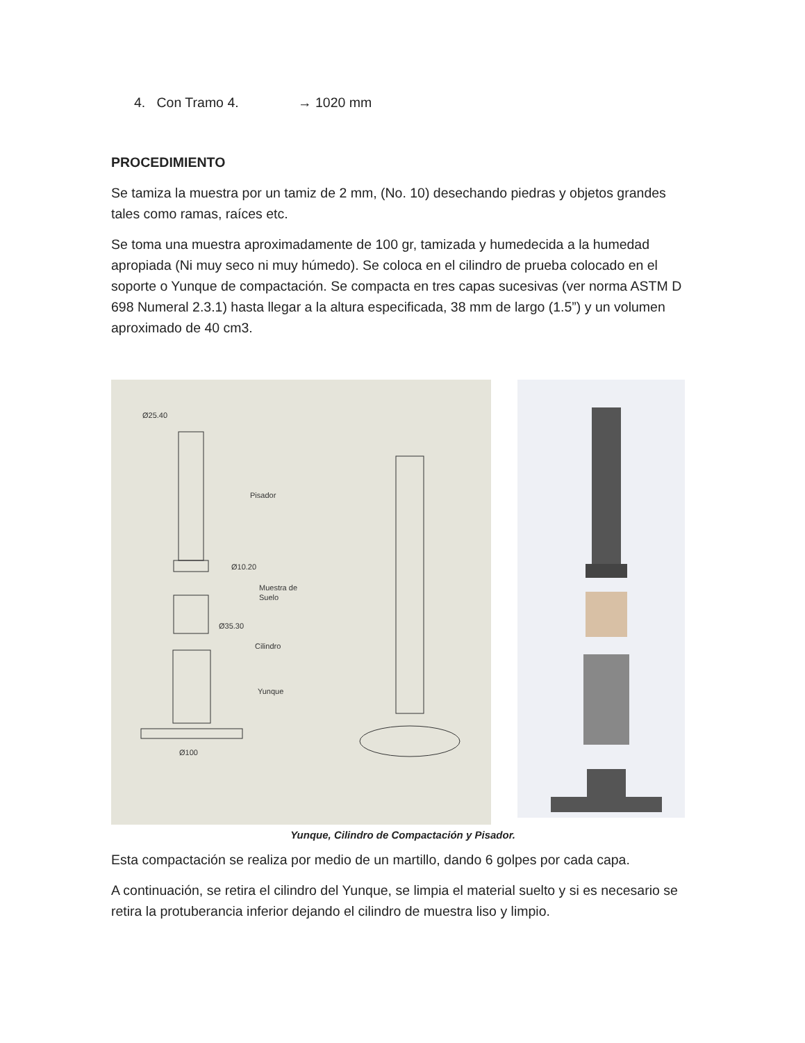4. Con Tramo 4. → 1020 mm
PROCEDIMIENTO
Se tamiza la muestra por un tamiz de 2 mm, (No. 10) desechando piedras y objetos grandes tales como ramas, raíces etc.
Se toma una muestra aproximadamente de 100 gr, tamizada y humedecida a la humedad apropiada (Ni muy seco ni muy húmedo). Se coloca en el cilindro de prueba colocado en el soporte o Yunque de compactación. Se compacta en tres capas sucesivas (ver norma ASTM D 698 Numeral 2.3.1) hasta llegar a la altura especificada, 38 mm de largo (1.5”) y un volumen aproximado de 40 cm3.
Ø25.40
Pisador
Ø10.20
Muestra de
Suelo
Ø35.30
Cilindro
Yunque
Ø100
Yunque, Cilindro de Compactación y Pisador.
Esta compactación se realiza por medio de un martillo, dando 6 golpes por cada capa.
A continuación, se retira el cilindro del Yunque, se limpia el material suelto y si es necesario se retira la protuberancia inferior dejando el cilindro de muestra liso y limpio.